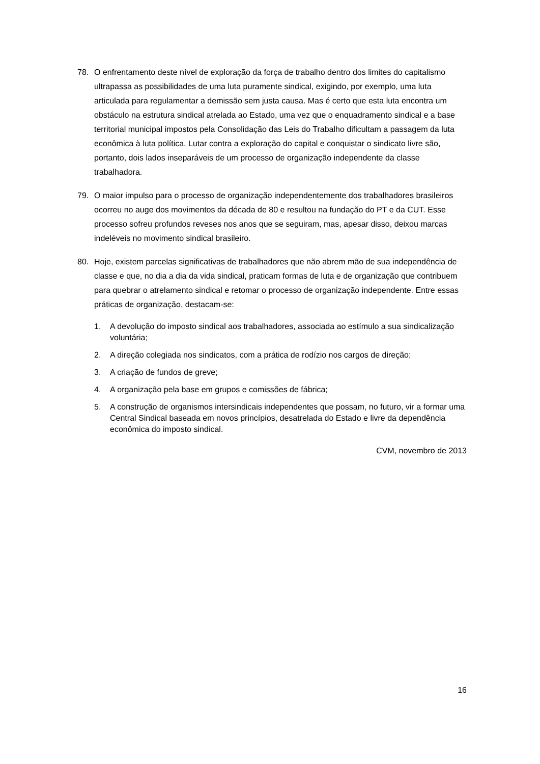78. O enfrentamento deste nível de exploração da força de trabalho dentro dos limites do capitalismo ultrapassa as possibilidades de uma luta puramente sindical, exigindo, por exemplo, uma luta articulada para regulamentar a demissão sem justa causa. Mas é certo que esta luta encontra um obstáculo na estrutura sindical atrelada ao Estado, uma vez que o enquadramento sindical e a base territorial municipal impostos pela Consolidação das Leis do Trabalho dificultam a passagem da luta econômica à luta política. Lutar contra a exploração do capital e conquistar o sindicato livre são, portanto, dois lados inseparáveis de um processo de organização independente da classe trabalhadora.
79. O maior impulso para o processo de organização independentemente dos trabalhadores brasileiros ocorreu no auge dos movimentos da década de 80 e resultou na fundação do PT e da CUT. Esse processo sofreu profundos reveses nos anos que se seguiram, mas, apesar disso, deixou marcas indeléveis no movimento sindical brasileiro.
80. Hoje, existem parcelas significativas de trabalhadores que não abrem mão de sua independência de classe e que, no dia a dia da vida sindical, praticam formas de luta e de organização que contribuem para quebrar o atrelamento sindical e retomar o processo de organização independente. Entre essas práticas de organização, destacam-se:
1. A devolução do imposto sindical aos trabalhadores, associada ao estímulo a sua sindicalização voluntária;
2. A direção colegiada nos sindicatos, com a prática de rodízio nos cargos de direção;
3. A criação de fundos de greve;
4. A organização pela base em grupos e comissões de fábrica;
5. A construção de organismos intersindicais independentes que possam, no futuro, vir a formar uma Central Sindical baseada em novos princípios, desatrelada do Estado e livre da dependência econômica do imposto sindical.
CVM, novembro de 2013
16